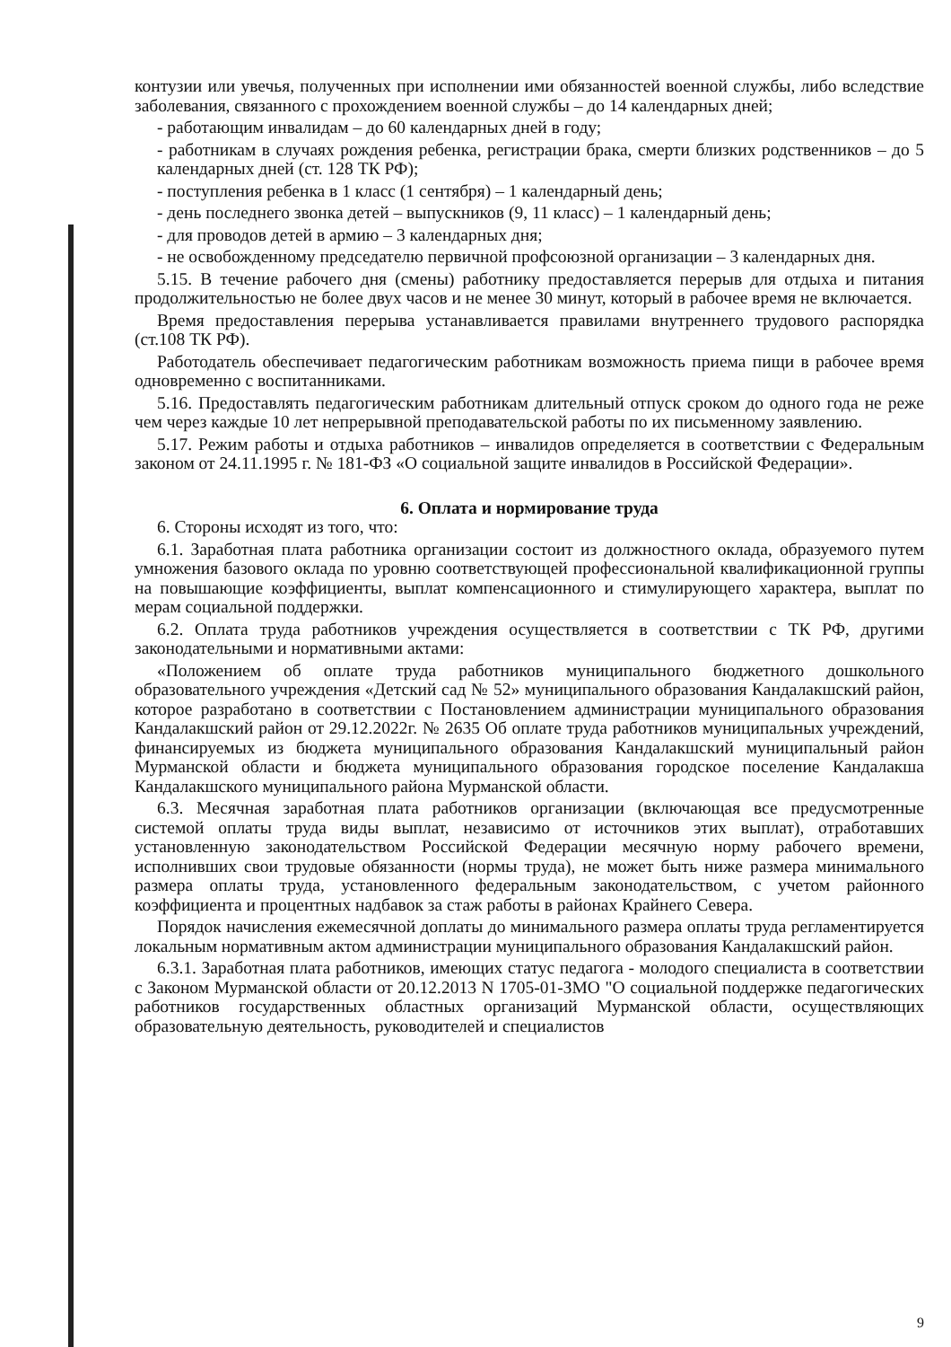контузии или увечья, полученных при исполнении ими обязанностей военной службы, либо вследствие заболевания, связанного с прохождением военной службы – до 14 календарных дней;
- работающим инвалидам – до 60 календарных дней в году;
- работникам в случаях рождения ребенка, регистрации брака, смерти близких родственников – до 5 календарных дней (ст. 128 ТК РФ);
- поступления ребенка в 1 класс (1 сентября) – 1 календарный день;
- день последнего звонка детей – выпускников (9, 11 класс) – 1 календарный день;
- для проводов детей в армию – 3 календарных дня;
- не освобожденному председателю первичной профсоюзной организации – 3 календарных дня.
5.15. В течение рабочего дня (смены) работнику предоставляется перерыв для отдыха и питания продолжительностью не более двух часов и не менее 30 минут, который в рабочее время не включается.
Время предоставления перерыва устанавливается правилами внутреннего трудового распорядка (ст.108 ТК РФ).
Работодатель обеспечивает педагогическим работникам возможность приема пищи в рабочее время одновременно с воспитанниками.
5.16. Предоставлять педагогическим работникам длительный отпуск сроком до одного года не реже чем через каждые 10 лет непрерывной преподавательской работы по их письменному заявлению.
5.17. Режим работы и отдыха работников – инвалидов определяется в соответствии с Федеральным законом от 24.11.1995 г. № 181-ФЗ «О социальной защите инвалидов в Российской Федерации».
6. Оплата и нормирование труда
6. Стороны исходят из того, что:
6.1. Заработная плата работника организации состоит из должностного оклада, образуемого путем умножения базового оклада по уровню соответствующей профессиональной квалификационной группы на повышающие коэффициенты, выплат компенсационного и стимулирующего характера, выплат по мерам социальной поддержки.
6.2. Оплата труда работников учреждения осуществляется в соответствии с ТК РФ, другими законодательными и нормативными актами:
«Положением об оплате труда работников муниципального бюджетного дошкольного образовательного учреждения «Детский сад № 52» муниципального образования Кандалакшский район, которое разработано в соответствии с Постановлением администрации муниципального образования Кандалакшский район от 29.12.2022г. № 2635 Об оплате труда работников муниципальных учреждений, финансируемых из бюджета муниципального образования Кандалакшский муниципальный район Мурманской области и бюджета муниципального образования городское поселение Кандалакша Кандалакшского муниципального района Мурманской области.
6.3. Месячная заработная плата работников организации (включающая все предусмотренные системой оплаты труда виды выплат, независимо от источников этих выплат), отработавших установленную законодательством Российской Федерации месячную норму рабочего времени, исполнивших свои трудовые обязанности (нормы труда), не может быть ниже размера минимального размера оплаты труда, установленного федеральным законодательством, с учетом районного коэффициента и процентных надбавок за стаж работы в районах Крайнего Севера.
Порядок начисления ежемесячной доплаты до минимального размера оплаты труда регламентируется локальным нормативным актом администрации муниципального образования Кандалакшский район.
6.3.1. Заработная плата работников, имеющих статус педагога - молодого специалиста в соответствии с Законом Мурманской области от 20.12.2013 N 1705-01-ЗМО "О социальной поддержке педагогических работников государственных областных организаций Мурманской области, осуществляющих образовательную деятельность, руководителей и специалистов
9